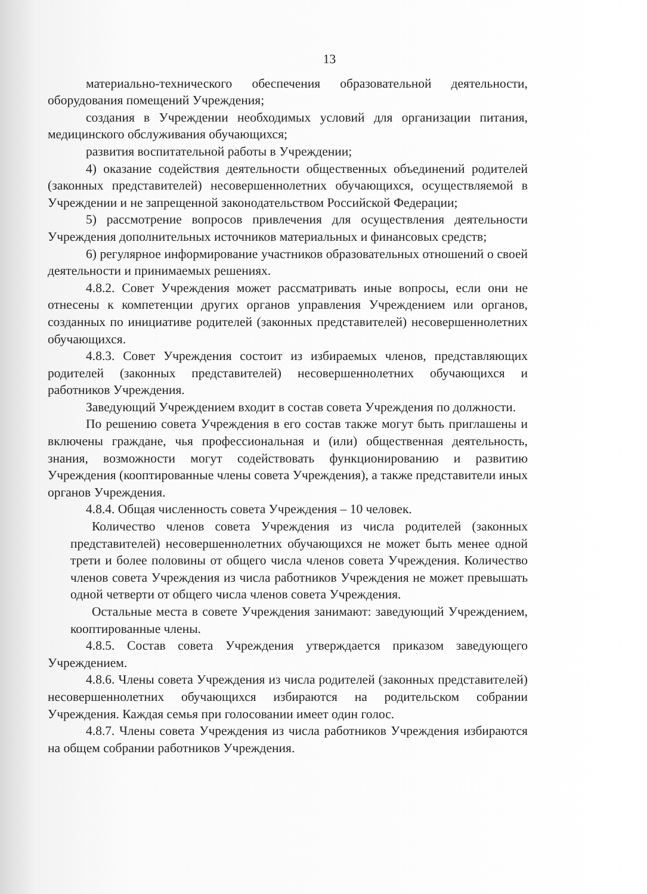13
материально-технического обеспечения образовательной деятельности, оборудования помещений Учреждения;
создания в Учреждении необходимых условий для организации питания, медицинского обслуживания обучающихся;
развития воспитательной работы в Учреждении;
4) оказание содействия деятельности общественных объединений родителей (законных представителей) несовершеннолетних обучающихся, осуществляемой в Учреждении и не запрещенной законодательством Российской Федерации;
5) рассмотрение вопросов привлечения для осуществления деятельности Учреждения дополнительных источников материальных и финансовых средств;
6) регулярное информирование участников образовательных отношений о своей деятельности и принимаемых решениях.
4.8.2. Совет Учреждения может рассматривать иные вопросы, если они не отнесены к компетенции других органов управления Учреждением или органов, созданных по инициативе родителей (законных представителей) несовершеннолетних обучающихся.
4.8.3. Совет Учреждения состоит из избираемых членов, представляющих родителей (законных представителей) несовершеннолетних обучающихся и работников Учреждения.
Заведующий Учреждением входит в состав совета Учреждения по должности.
По решению совета Учреждения в его состав также могут быть приглашены и включены граждане, чья профессиональная и (или) общественная деятельность, знания, возможности могут содействовать функционированию и развитию Учреждения (кооптированные члены совета Учреждения), а также представители иных органов Учреждения.
4.8.4. Общая численность совета Учреждения – 10 человек.
Количество членов совета Учреждения из числа родителей (законных представителей) несовершеннолетних обучающихся не может быть менее одной трети и более половины от общего числа членов совета Учреждения. Количество членов совета Учреждения из числа работников Учреждения не может превышать одной четверти от общего числа членов совета Учреждения.
Остальные места в совете Учреждения занимают: заведующий Учреждением, кооптированные члены.
4.8.5. Состав совета Учреждения утверждается приказом заведующего Учреждением.
4.8.6. Члены совета Учреждения из числа родителей (законных представителей) несовершеннолетних обучающихся избираются на родительском собрании Учреждения. Каждая семья при голосовании имеет один голос.
4.8.7. Члены совета Учреждения из числа работников Учреждения избираются на общем собрании работников Учреждения.